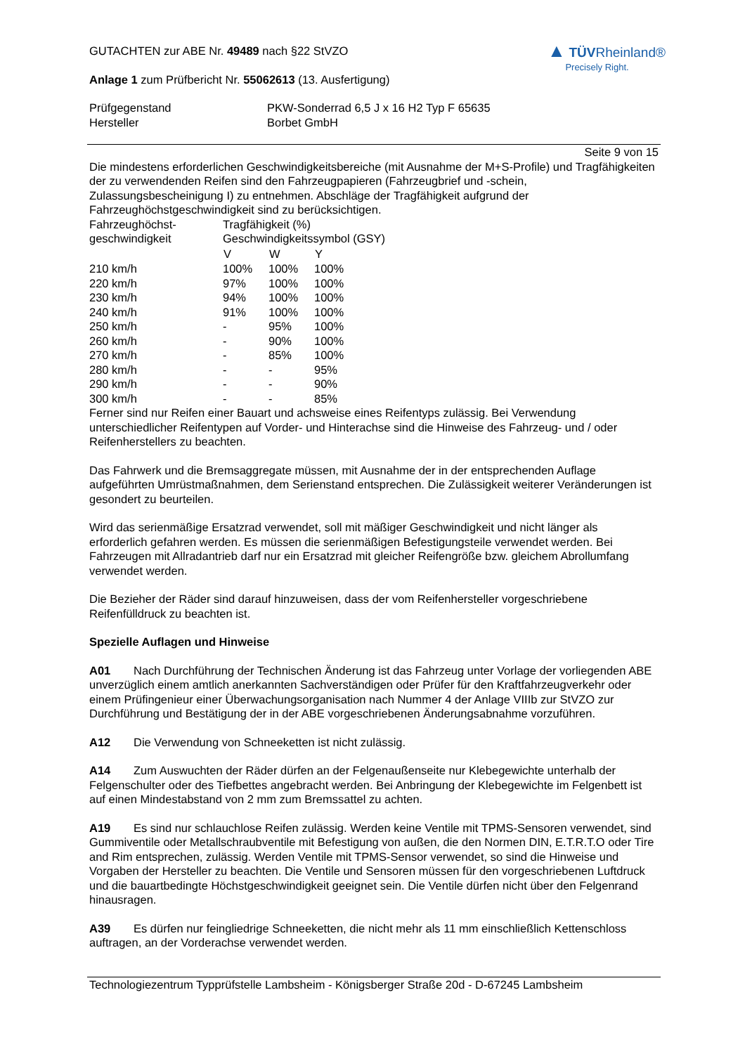GUTACHTEN zur ABE Nr. 49489 nach §22 StVZO
Anlage 1 zum Prüfbericht Nr. 55062613 (13. Ausfertigung)
▲ TÜV Rheinland®
Precisely Right.
| Prüfgegenstand | PKW-Sonderrad 6,5 J x 16 H2 Typ F 65635 |
| Hersteller | Borbet GmbH |
Seite 9 von 15
Die mindestens erforderlichen Geschwindigkeitsbereiche (mit Ausnahme der M+S-Profile) und Tragfähigkeiten der zu verwendenden Reifen sind den Fahrzeugpapieren (Fahrzeugbrief und -schein, Zulassungsbescheinigung I) zu entnehmen. Abschläge der Tragfähigkeit aufgrund der Fahrzeughöchstgeschwindigkeit sind zu berücksichtigen.
| Fahrzeughöchst- | Tragfähigkeit (%) | | |
| geschwindigkeit | Geschwindigkeitssymbol (GSY) | | |
| | V | W | Y |
| 210 km/h | 100% | 100% | 100% |
| 220 km/h | 97% | 100% | 100% |
| 230 km/h | 94% | 100% | 100% |
| 240 km/h | 91% | 100% | 100% |
| 250 km/h | - | 95% | 100% |
| 260 km/h | - | 90% | 100% |
| 270 km/h | - | 85% | 100% |
| 280 km/h | - | - | 95% |
| 290 km/h | - | - | 90% |
| 300 km/h | - | - | 85% |
Ferner sind nur Reifen einer Bauart und achsweise eines Reifentyps zulässig. Bei Verwendung unterschiedlicher Reifentypen auf Vorder- und Hinterachse sind die Hinweise des Fahrzeug- und / oder Reifenherstellers zu beachten.
Das Fahrwerk und die Bremsaggregate müssen, mit Ausnahme der in der entsprechenden Auflage aufgeführten Umrüstmaßnahmen, dem Serienstand entsprechen. Die Zulässigkeit weiterer Veränderungen ist gesondert zu beurteilen.
Wird das serienmäßige Ersatzrad verwendet, soll mit mäßiger Geschwindigkeit und nicht länger als erforderlich gefahren werden. Es müssen die serienmäßigen Befestigungsteile verwendet werden. Bei Fahrzeugen mit Allradantrieb darf nur ein Ersatzrad mit gleicher Reifengröße bzw. gleichem Abrollumfang verwendet werden.
Die Bezieher der Räder sind darauf hinzuweisen, dass der vom Reifenhersteller vorgeschriebene Reifenfülldruck zu beachten ist.
Spezielle Auflagen und Hinweise
A01 Nach Durchführung der Technischen Änderung ist das Fahrzeug unter Vorlage der vorliegenden ABE unverzüglich einem amtlich anerkannten Sachverständigen oder Prüfer für den Kraftfahrzeugverkehr oder einem Prüfingenieur einer Überwachungsorganisation nach Nummer 4 der Anlage VIIIb zur StVZO zur Durchführung und Bestätigung der in der ABE vorgeschriebenen Änderungsabnahme vorzuführen.
A12 Die Verwendung von Schneeketten ist nicht zulässig.
A14 Zum Auswuchten der Räder dürfen an der Felgenaußenseite nur Klebegewichte unterhalb der Felgenschulter oder des Tiefbettes angebracht werden. Bei Anbringung der Klebegewichte im Felgenbett ist auf einen Mindestabstand von 2 mm zum Bremssattel zu achten.
A19 Es sind nur schlauchlose Reifen zulässig. Werden keine Ventile mit TPMS-Sensoren verwendet, sind Gummiventile oder Metallschraubventile mit Befestigung von außen, die den Normen DIN, E.T.R.T.O oder Tire and Rim entsprechen, zulässig. Werden Ventile mit TPMS-Sensor verwendet, so sind die Hinweise und Vorgaben der Hersteller zu beachten. Die Ventile und Sensoren müssen für den vorgeschriebenen Luftdruck und die bauartbedingte Höchstgeschwindigkeit geeignet sein. Die Ventile dürfen nicht über den Felgenrand hinausragen.
A39 Es dürfen nur feingliedrige Schneeketten, die nicht mehr als 11 mm einschließlich Kettenschloss auftragen, an der Vorderachse verwendet werden.
Technologiezentrum Typprüfstelle Lambsheim - Königsberger Straße 20d - D-67245 Lambsheim